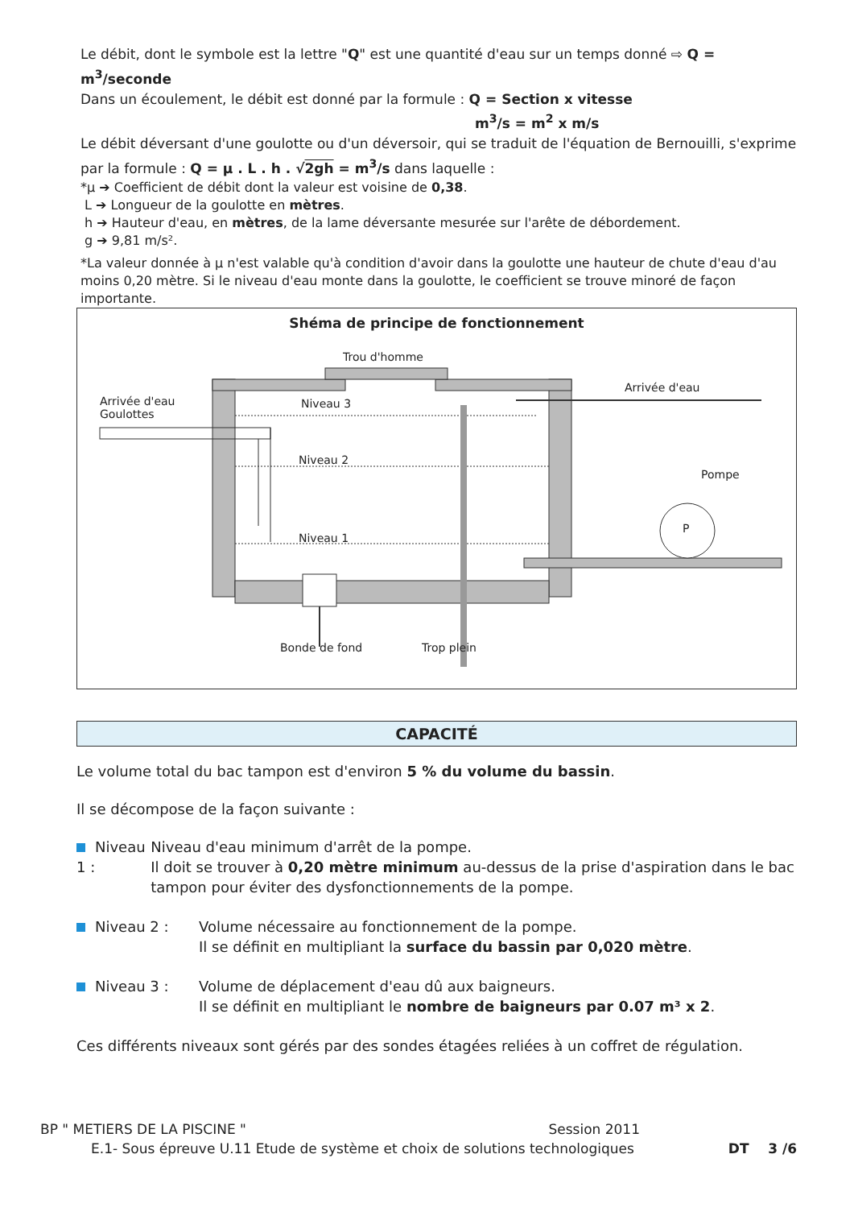Le débit, dont le symbole est la lettre "Q" est une quantité d'eau sur un temps donné ⇨ Q = m<sup>3</sup>/seconde
Dans un écoulement, le débit est donné par la formule : Q = Section x vitesse
m<sup>3</sup>/s = m<sup>2</sup> x m/s
Le débit déversant d'une goulotte ou d'un déversoir, qui se traduit de l'équation de Bernouilli, s'exprime par la formule : Q = µ . L . h . √2gh = m<sup>3</sup>/s dans laquelle :
*µ ➔ Coefficient de débit dont la valeur est voisine de 0,38.
L ➔ Longueur de la goulotte en mètres.
h ➔ Hauteur d'eau, en mètres, de la lame déversante mesurée sur l'arête de débordement.
g ➔ 9,81 m/s².
*La valeur donnée à µ n'est valable qu'à condition d'avoir dans la goulotte une hauteur de chute d'eau d'au moins 0,20 mètre. Si le niveau d'eau monte dans la goulotte, le coefficient se trouve minoré de façon importante.
Shéma de principe de fonctionnement
Trou d'homme
Arrivée d'eau
Arrivée d'eau
Goulottes
Niveau 3
Niveau 2
Pompe
P
Niveau 1
Bonde de fond Trop plein
CAPACITÉ
Le volume total du bac tampon est d'environ 5 % du volume du bassin.
Il se décompose de la façon suivante :
Niveau 1 : Niveau d'eau minimum d'arrêt de la pompe.
Il doit se trouver à 0,20 mètre minimum au-dessus de la prise d'aspiration dans le bac tampon pour éviter des dysfonctionnements de la pompe.
Niveau 2 : Volume nécessaire au fonctionnement de la pompe.
Il se définit en multipliant la surface du bassin par 0,020 mètre.
Niveau 3 : Volume de déplacement d'eau dû aux baigneurs.
Il se définit en multipliant le nombre de baigneurs par 0.07 m³ x 2.
Ces différents niveaux sont gérés par des sondes étagées reliées à un coffret de régulation.
BP " METIERS DE LA PISCINE " Session 2011
E.1- Sous épreuve U.11 Etude de système et choix de solutions technologiques DT 3 /6